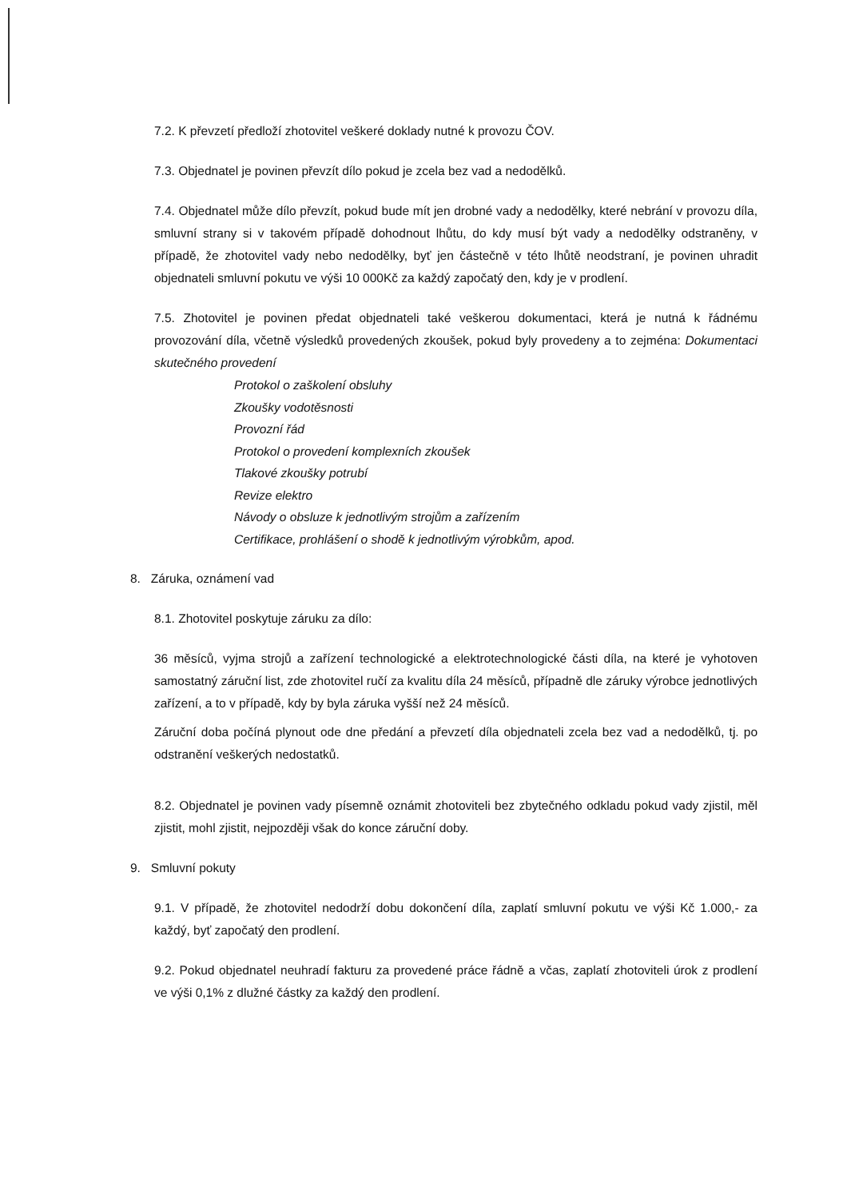7.2. K převzetí předloží zhotovitel veškeré doklady nutné k provozu ČOV.
7.3. Objednatel je povinen převzít dílo pokud je zcela bez vad a nedodělků.
7.4. Objednatel může dílo převzít, pokud bude mít jen drobné vady a nedodělky, které nebrání v provozu díla, smluvní strany si v takovém případě dohodnout lhůtu, do kdy musí být vady a nedodělky odstraněny, v případě, že zhotovitel vady nebo nedodělky, byť jen částečně v této lhůtě neodstraní, je povinen uhradit objednateli smluvní pokutu ve výši 10 000Kč za každý započatý den, kdy je v prodlení.
7.5. Zhotovitel je povinen předat objednateli také veškerou dokumentaci, která je nutná k řádnému provozování díla, včetně výsledků provedených zkoušek, pokud byly provedeny a to zejména: Dokumentaci skutečného provedení
Protokol o zaškolení obsluhy
Zkoušky vodotěsnosti
Provozní řád
Protokol o provedení komplexních zkoušek
Tlakové zkoušky potrubí
Revize elektro
Návody o obsluze k jednotlivým strojům a zařízením
Certifikace, prohlášení o shodě k jednotlivým výrobkům, apod.
8. Záruka, oznámení vad
8.1. Zhotovitel poskytuje záruku za dílo:
36 měsíců, vyjma strojů a zařízení technologické a elektrotechnologické části díla, na které je vyhotoven samostatný záruční list, zde zhotovitel ručí za kvalitu díla 24 měsíců, případně dle záruky výrobce jednotlivých zařízení, a to v případě, kdy by byla záruka vyšší než 24 měsíců.
Záruční doba počíná plynout ode dne předání a převzetí díla objednateli zcela bez vad a nedodělků, tj. po odstranění veškerých nedostatků.
8.2. Objednatel je povinen vady písemně oznámit zhotoviteli bez zbytečného odkladu pokud vady zjistil, měl zjistit, mohl zjistit, nejpozději však do konce záruční doby.
9. Smluvní pokuty
9.1. V případě, že zhotovitel nedodrží dobu dokončení díla, zaplatí smluvní pokutu ve výši Kč 1.000,- za každý, byť započatý den prodlení.
9.2. Pokud objednatel neuhradí fakturu za provedené práce řádně a včas, zaplatí zhotoviteli úrok z prodlení ve výši 0,1% z dlužné částky za každý den prodlení.